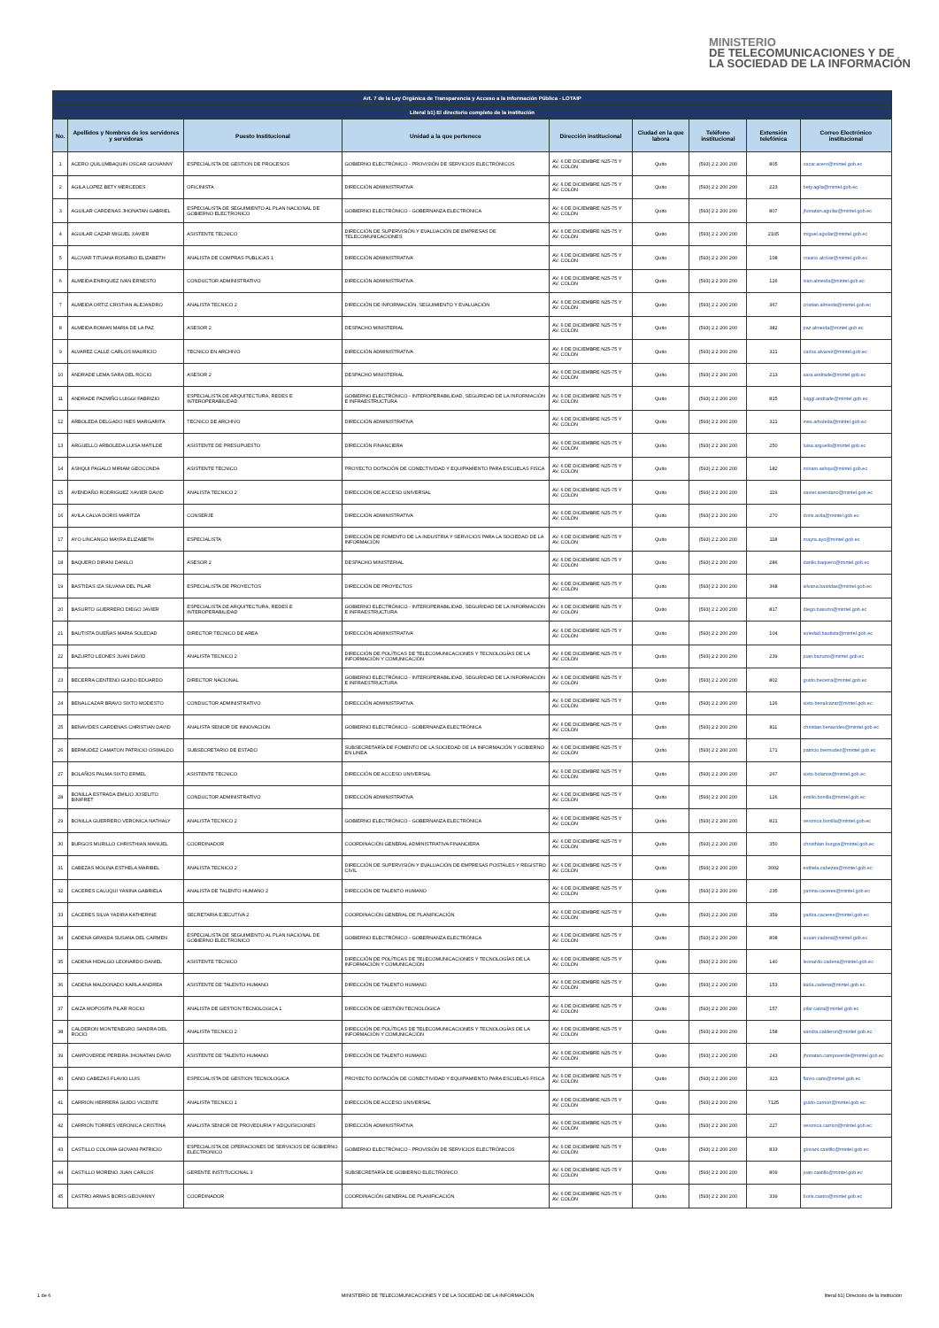MINISTERIO
DE TELECOMUNICACIONES Y DE
LA SOCIEDAD DE LA INFORMACIÓN
| Art. 7 de la Ley Orgánica de Transparencia y Acceso a la Información Pública - LOTAIP | | | | | | | | |
| --- | --- | --- | --- | --- | --- | --- | --- | --- |
| Literal b1) El directorio completo de la institución | | | | | | | | |
| No. | Apellidos y Nombres de los servidores y servidoras | Puesto Institucional | Unidad a la que pertenece | Dirección institucional | Ciudad en la que labora | Teléfono institucional | Extensión telefónica | Correo Electrónico institucional |
| 1 | ACERO QUILUMBAQUIN OSCAR GIOVANNY | ESPECIALISTA DE GESTION DE PROCESOS | GOBIERNO ELECTRÓNICO - PROVISIÓN DE SERVICIOS ELECTRÓNICOS | AV. 6 DE DICIEMBRE N25-75 Y AV. COLÓN | Quito | (593) 2 2 200 200 | 805 | oscar.acero@mintel.gob.ec |
| 2 | AGILA LOPEZ BETY MERCEDES | OFICINISTA | DIRECCIÓN ADMINISTRATIVA | AV. 6 DE DICIEMBRE N25-75 Y AV. COLÓN | Quito | (593) 2 2 200 200 | 223 | bety.agila@mintel.gob.ec |
| 3 | AGUILAR CARDENAS JHONATAN GABRIEL | ESPECIALISTA DE SEGUIMIENTO AL PLAN NACIONAL DE GOBIERNO ELECTRONICO | GOBIERNO ELECTRÓNICO - GOBERNANZA ELECTRÓNICA | AV. 6 DE DICIEMBRE N25-75 Y AV. COLÓN | Quito | (593) 2 2 200 200 | 807 | jhonatan.aguilar@mintel.gob.ec |
| 4 | AGUILAR CAZAR MIGUEL XAVIER | ASISTENTE TECNICO | DIRECCIÓN DE SUPERVISIÓN Y EVALUACIÓN DE EMPRESAS DE TELECOMUNICACIONES | AV. 6 DE DICIEMBRE N25-75 Y AV. COLÓN | Quito | (593) 2 2 200 200 | 2105 | miguel.aguilar@mintel.gob.ec |
| 5 | ALCIVAR TITUANA ROSARIO ELIZABETH | ANALISTA DE COMPRAS PUBLICAS 1 | DIRECCIÓN ADMINISTRATIVA | AV. 6 DE DICIEMBRE N25-75 Y AV. COLÓN | Quito | (593) 2 2 200 200 | 108 | rosario.alcivar@mintel.gob.ec |
| 6 | ALMEIDA ENRIQUEZ IVAN ERNESTO | CONDUCTOR ADMINISTRATIVO | DIRECCIÓN ADMINISTRATIVA | AV. 6 DE DICIEMBRE N25-75 Y AV. COLÓN | Quito | (593) 2 2 200 200 | 126 | ivan.almeida@mintel.gob.ec |
| 7 | ALMEIDA ORTIZ CRISTIAN ALEJANDRO | ANALISTA TECNICO 2 | DIRECCIÓN DE INFORMACIÓN, SEGUIMIENTO Y EVALUACIÓN | AV. 6 DE DICIEMBRE N25-75 Y AV. COLÓN | Quito | (593) 2 2 200 200 | 367 | cristian.almeida@mintel.gob.ec |
| 8 | ALMEIDA ROMAN MARIA DE LA PAZ | ASESOR 2 | DESPACHO MINISTERIAL | AV. 6 DE DICIEMBRE N25-75 Y AV. COLÓN | Quito | (593) 2 2 200 200 | 382 | paz.almeida@mintel.gob.ec |
| 9 | ALVAREZ CALLE CARLOS MAURICIO | TECNICO EN ARCHIVO | DIRECCIÓN ADMINISTRATIVA | AV. 6 DE DICIEMBRE N25-75 Y AV. COLÓN | Quito | (593) 2 2 200 200 | 321 | carlos.alvarez@mintel.gob.ec |
| 10 | ANDRADE LEMA SARA DEL ROCIO | ASESOR 2 | DESPACHO MINISTERIAL | AV. 6 DE DICIEMBRE N25-75 Y AV. COLÓN | Quito | (593) 2 2 200 200 | 213 | sara.andrade@mintel.gob.ec |
| 11 | ANDRADE PAZMIÑO LUIGGI FABRIZIO | ESPECIALISTA DE ARQUITECTURA, REDES E INTEROPERABILIDAD | GOBIERNO ELECTRÓNICO - INTEROPERABILIDAD, SEGURIDAD DE LA INFORMACIÓN E INFRAESTRUCTURA | AV. 6 DE DICIEMBRE N25-75 Y AV. COLÓN | Quito | (593) 2 2 200 200 | 815 | luiggi.andrade@mintel.gob.ec |
| 12 | ARBOLEDA DELGADO INES MARGARITA | TECNICO DE ARCHIVO | DIRECCIÓN ADMINISTRATIVA | AV. 6 DE DICIEMBRE N25-75 Y AV. COLÓN | Quito | (593) 2 2 200 200 | 321 | ines.arboleda@mintel.gob.ec |
| 13 | ARGUELLO ARBOLEDA LUISA MATILDE | ASISTENTE DE PRESUPUESTO | DIRECCIÓN FINANCIERA | AV. 6 DE DICIEMBRE N25-75 Y AV. COLÓN | Quito | (593) 2 2 200 200 | 250 | luisa.arguello@mintel.gob.ec |
| 14 | ASHQUI PAGALO MIRIAM GEOCONDA | ASISTENTE TECNICO | PROYECTO DOTACIÓN DE CONECTIVIDAD Y EQUIPAMIENTO PARA ESCUELAS FISCA | AV. 6 DE DICIEMBRE N25-75 Y AV. COLÓN | Quito | (593) 2 2 200 200 | 182 | miriam.ashqui@mintel.gob.ec |
| 15 | AVENDAÑO RODRIGUEZ XAVIER DAVID | ANALISTA TECNICO 2 | DIRECCIÓN DE ACCESO UNIVERSAL | AV. 6 DE DICIEMBRE N25-75 Y AV. COLÓN | Quito | (593) 2 2 200 200 | 119 | xavier.avendano@mintel.gob.ec |
| 16 | AVILA CALVA DORIS MARITZA | CONSERJE | DIRECCIÓN ADMINISTRATIVA | AV. 6 DE DICIEMBRE N25-75 Y AV. COLÓN | Quito | (593) 2 2 200 200 | 270 | doris.avila@mintel.gob.ec |
| 17 | AYO LINCANGO MAYRA ELIZABETH | ESPECIALISTA | DIRECCIÓN DE FOMENTO DE LA INDUSTRIA Y SERVICIOS PARA LA SOCIEDAD DE LA INFORMACIÓN | AV. 6 DE DICIEMBRE N25-75 Y AV. COLÓN | Quito | (593) 2 2 200 200 | 118 | mayra.ayo@mintel.gob.ec |
| 18 | BAQUERO DIRANI DANILO | ASESOR 2 | DESPACHO MINISTERIAL | AV. 6 DE DICIEMBRE N25-75 Y AV. COLÓN | Quito | (593) 2 2 200 200 | 286 | danilo.baquero@mintel.gob.ec |
| 19 | BASTIDAS IZA SILVANA DEL PILAR | ESPECIALISTA DE PROYECTOS | DIRECCIÓN DE PROYECTOS | AV. 6 DE DICIEMBRE N25-75 Y AV. COLÓN | Quito | (593) 2 2 200 200 | 368 | silvana.bastidas@mintel.gob.ec |
| 20 | BASURTO GUERRERO DIEGO JAVIER | ESPECIALISTA DE ARQUITECTURA, REDES E INTEROPERABILIDAD | GOBIERNO ELECTRÓNICO - INTEROPERABILIDAD, SEGURIDAD DE LA INFORMACIÓN E INFRAESTRUCTURA | AV. 6 DE DICIEMBRE N25-75 Y AV. COLÓN | Quito | (593) 2 2 200 200 | 817 | diego.basurto@mintel.gob.ec |
| 21 | BAUTISTA DUEÑAS MARIA SOLEDAD | DIRECTOR TECNICO DE AREA | DIRECCIÓN ADMINISTRATIVA | AV. 6 DE DICIEMBRE N25-75 Y AV. COLÓN | Quito | (593) 2 2 200 200 | 104 | soledad.bautista@mintel.gob.ec |
| 22 | BAZURTO LEONES JUAN DAVID | ANALISTA TECNICO 2 | DIRECCIÓN DE POLÍTICAS DE TELECOMUNICACIONES Y TECNOLOGÍAS DE LA INFORMACIÓN Y COMUNICACIÓN | AV. 6 DE DICIEMBRE N25-75 Y AV. COLÓN | Quito | (593) 2 2 200 200 | 239 | juan.bazurto@mintel.gob.ec |
| 23 | BECERRA CENTENO GUIDO EDUARDO | DIRECTOR NACIONAL | GOBIERNO ELECTRÓNICO - INTEROPERABILIDAD, SEGURIDAD DE LA INFORMACIÓN E INFRAESTRUCTURA | AV. 6 DE DICIEMBRE N25-75 Y AV. COLÓN | Quito | (593) 2 2 200 200 | 802 | guido.becerra@mintel.gob.ec |
| 24 | BENALCAZAR BRAVO SIXTO MODESTO | CONDUCTOR ADMINISTRATIVO | DIRECCIÓN ADMINISTRATIVA | AV. 6 DE DICIEMBRE N25-75 Y AV. COLÓN | Quito | (593) 2 2 200 200 | 126 | sixto.benalcazar@mintel.gob.ec |
| 25 | BENAVIDES CARDENAS CHRISTIAN DAVID | ANALISTA SENIOR DE INNOVACION | GOBIERNO ELECTRÓNICO - GOBERNANZA ELECTRÓNICA | AV. 6 DE DICIEMBRE N25-75 Y AV. COLÓN | Quito | (593) 2 2 200 200 | 811 | christian.benavides@mintel.gob.ec |
| 26 | BERMUDEZ CAMATON PATRICIO OSWALDO | SUBSECRETARIO DE ESTADO | SUBSECRETARÍA DE FOMENTO DE LA SOCIEDAD DE LA INFORMACIÓN Y GOBIERNO EN LINEA | AV. 6 DE DICIEMBRE N25-75 Y AV. COLÓN | Quito | (593) 2 2 200 200 | 171 | patricio.bermudez@mintel.gob.ec |
| 27 | BOLAÑOS PALMA SIXTO ERMEL | ASISTENTE TECNICO | DIRECCIÓN DE ACCESO UNIVERSAL | AV. 6 DE DICIEMBRE N25-75 Y AV. COLÓN | Quito | (593) 2 2 200 200 | 267 | sixto.bolanos@mintel.gob.ec |
| 28 | BONILLA ESTRADA EMILIO JOSELITO BINIFRET | CONDUCTOR ADMINISTRATIVO | DIRECCIÓN ADMINISTRATIVA | AV. 6 DE DICIEMBRE N25-75 Y AV. COLÓN | Quito | (593) 2 2 200 200 | 126 | emilio.bonilla@mintel.gob.ec |
| 29 | BONILLA GUERRERO VERONICA NATHALY | ANALISTA TECNICO 2 | GOBIERNO ELECTRÓNICO - GOBERNANZA ELECTRÓNICA | AV. 6 DE DICIEMBRE N25-75 Y AV. COLÓN | Quito | (593) 2 2 200 200 | 821 | veronica.bonilla@mintel.gob.ec |
| 30 | BURGOS MURILLO CHRISTHIAN MANUEL | COORDINADOR | COORDINACIÓN GENERAL ADMINISTRATIVA FINANCIERA | AV. 6 DE DICIEMBRE N25-75 Y AV. COLÓN | Quito | (593) 2 2 200 200 | 350 | christhian.burgos@mintel.gob.ec |
| 31 | CABEZAS MOLINA ESTHELA MARIBEL | ANALISTA TECNICO 2 | DIRECCIÓN DE SUPERVISIÓN Y EVALUACIÓN DE EMPRESAS POSTALES Y REGISTRO CIVIL | AV. 6 DE DICIEMBRE N25-75 Y AV. COLÓN | Quito | (593) 2 2 200 200 | 3002 | esthela.cabezas@mintel.gob.ec |
| 32 | CACERES CALUQUI YANINA GABRIELA | ANALISTA DE TALENTO HUMANO 2 | DIRECCIÓN DE TALENTO HUMANO | AV. 6 DE DICIEMBRE N25-75 Y AV. COLÓN | Quito | (593) 2 2 200 200 | 235 | yanina.caceres@mintel.gob.ec |
| 33 | CACERES SILVA YADIRA KATHERINE | SECRETARIA EJECUTIVA 2 | COORDINACIÓN GENERAL DE PLANIFICACIÓN | AV. 6 DE DICIEMBRE N25-75 Y AV. COLÓN | Quito | (593) 2 2 200 200 | 359 | yadira.caceres@mintel.gob.ec |
| 34 | CADENA GRANDA SUSANA DEL CARMEN | ESPECIALISTA DE SEGUIMIENTO AL PLAN NACIONAL DE GOBIERNO ELECTRONICO | GOBIERNO ELECTRÓNICO - GOBERNANZA ELECTRÓNICA | AV. 6 DE DICIEMBRE N25-75 Y AV. COLÓN | Quito | (593) 2 2 200 200 | 808 | susan.cadena@mintel.gob.ec |
| 35 | CADENA HIDALGO LEONARDO DANIEL | ASISTENTE TECNICO | DIRECCIÓN DE POLÍTICAS DE TELECOMUNICACIONES Y TECNOLOGÍAS DE LA INFORMACIÓN Y COMUNICACIÓN | AV. 6 DE DICIEMBRE N25-75 Y AV. COLÓN | Quito | (593) 2 2 200 200 | 140 | leonardo.cadena@mintel.gob.ec |
| 36 | CADENA MALDONADO KARLA ANDREA | ASISTENTE DE TALENTO HUMANO | DIRECCIÓN DE TALENTO HUMANO | AV. 6 DE DICIEMBRE N25-75 Y AV. COLÓN | Quito | (593) 2 2 200 200 | 153 | karla.cadena@mintel.gob.ec |
| 37 | CAIZA MOPOSITA PILAR ROCIO | ANALISTA DE GESTION TECNOLOGICA 1 | DIRECCIÓN DE GESTIÓN TECNOLÓGICA | AV. 6 DE DICIEMBRE N25-75 Y AV. COLÓN | Quito | (593) 2 2 200 200 | 157 | pilar.caiza@mintel.gob.ec |
| 38 | CALDERON MONTENEGRO SANDRA DEL ROCIO | ANALISTA TECNICO 2 | DIRECCIÓN DE POLÍTICAS DE TELECOMUNICACIONES Y TECNOLOGÍAS DE LA INFORMACIÓN Y COMUNICACIÓN | AV. 6 DE DICIEMBRE N25-75 Y AV. COLÓN | Quito | (593) 2 2 200 200 | 158 | sandra.calderon@mintel.gob.ec |
| 39 | CAMPOVERDE PEREIRA JHONATAN DAVID | ASISTENTE DE TALENTO HUMANO | DIRECCIÓN DE TALENTO HUMANO | AV. 6 DE DICIEMBRE N25-75 Y AV. COLÓN | Quito | (593) 2 2 200 200 | 243 | jhonatan.campoverde@mintel.gob.ec |
| 40 | CANO CABEZAS FLAVIO LUIS | ESPECIALISTA DE GESTION TECNOLOGICA | PROYECTO DOTACIÓN DE CONECTIVIDAD Y EQUIPAMIENTO PARA ESCUELAS FISCA | AV. 6 DE DICIEMBRE N25-75 Y AV. COLÓN | Quito | (593) 2 2 200 200 | 323 | flavio.cano@mintel.gob.ec |
| 41 | CARRION HERRERA GUIDO VICENTE | ANALISTA TECNICO 1 | DIRECCIÓN DE ACCESO UNIVERSAL | AV. 6 DE DICIEMBRE N25-75 Y AV. COLÓN | Quito | (593) 2 2 200 200 | 7125 | guido.carrion@mintel.gob.ec |
| 42 | CARRION TORRES VERONICA CRISTINA | ANALISTA SENIOR DE PROVEDURIA Y ADQUISICIONES | DIRECCIÓN ADMINISTRATIVA | AV. 6 DE DICIEMBRE N25-75 Y AV. COLÓN | Quito | (593) 2 2 200 200 | 227 | veronica.carrion@mintel.gob.ec |
| 43 | CASTILLO COLOMA GIOVANI PATRICIO | ESPECIALISTA DE OPERACIONES DE SERVICIOS DE GOBIERNO ELECTRONICO | GOBIERNO ELECTRÓNICO - PROVISIÓN DE SERVICIOS ELECTRÓNICOS | AV. 6 DE DICIEMBRE N25-75 Y AV. COLÓN | Quito | (593) 2 2 200 200 | 833 | giovani.castillo@mintel.gob.ec |
| 44 | CASTILLO MORENO JUAN CARLOS | GERENTE INSTITUCIONAL 3 | SUBSECRETARÍA DE GOBIERNO ELECTRÓNICO | AV. 6 DE DICIEMBRE N25-75 Y AV. COLÓN | Quito | (593) 2 2 200 200 | 809 | juan.castillo@mintel.gob.ec |
| 45 | CASTRO ARMAS BORIS GEOVANNY | COORDINADOR | COORDINACIÓN GENERAL DE PLANIFICACIÓN | AV. 6 DE DICIEMBRE N25-75 Y AV. COLÓN | Quito | (593) 2 2 200 200 | 339 | boris.castro@mintel.gob.ec |
1 de 6 MINISTERIO DE TELECOMUNICACIONES Y DE LA SOCIEDAD DE LA INFORMACIÓN literal b1) Directorio de la institución